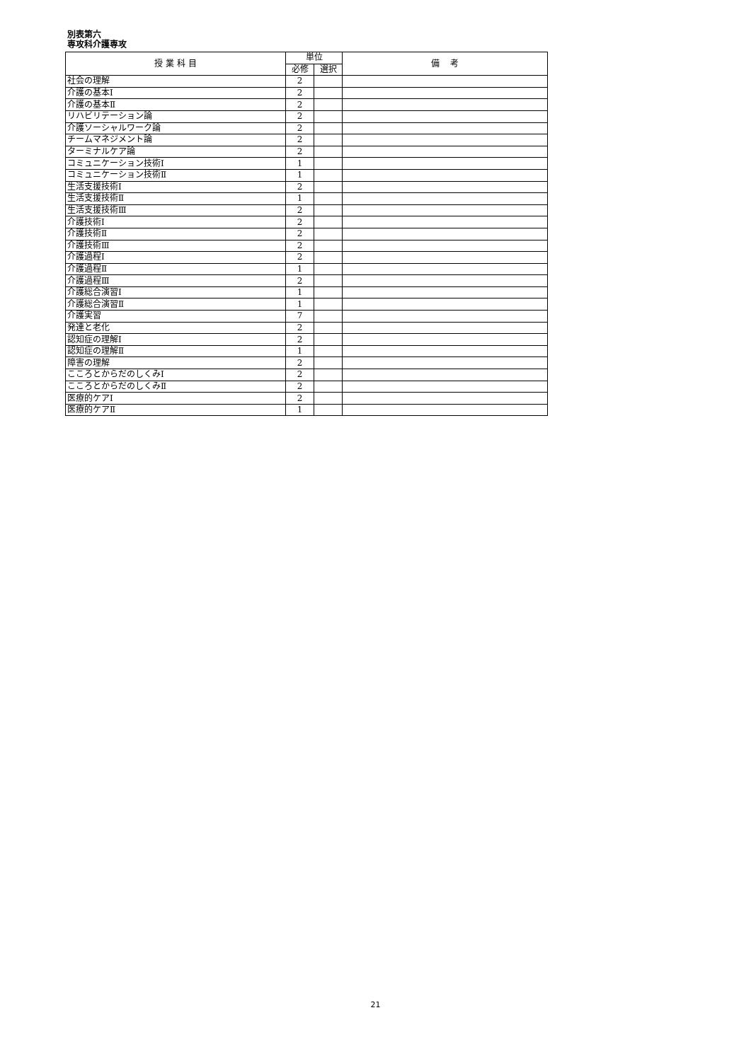別表第六
専攻科介護専攻
| 授 業 科 目 | 単位 | | 備 考 |
| --- | --- | --- | --- |
| | 必修 | 選択 | |
| 社会の理解 | 2 | | |
| 介護の基本Ⅰ | 2 | | |
| 介護の基本Ⅱ | 2 | | |
| リハビリテーション論 | 2 | | |
| 介護ソーシャルワーク論 | 2 | | |
| チームマネジメント論 | 2 | | |
| ターミナルケア論 | 2 | | |
| コミュニケーション技術Ⅰ | 1 | | |
| コミュニケーション技術Ⅱ | 1 | | |
| 生活支援技術Ⅰ | 2 | | |
| 生活支援技術Ⅱ | 1 | | |
| 生活支援技術Ⅲ | 2 | | |
| 介護技術Ⅰ | 2 | | |
| 介護技術Ⅱ | 2 | | |
| 介護技術Ⅲ | 2 | | |
| 介護過程Ⅰ | 2 | | |
| 介護過程Ⅱ | 1 | | |
| 介護過程Ⅲ | 2 | | |
| 介護総合演習Ⅰ | 1 | | |
| 介護総合演習Ⅱ | 1 | | |
| 介護実習 | 7 | | |
| 発達と老化 | 2 | | |
| 認知症の理解Ⅰ | 2 | | |
| 認知症の理解Ⅱ | 1 | | |
| 障害の理解 | 2 | | |
| こころとからだのしくみⅠ | 2 | | |
| こころとからだのしくみⅡ | 2 | | |
| 医療的ケアⅠ | 2 | | |
| 医療的ケアⅡ | 1 | | |
21